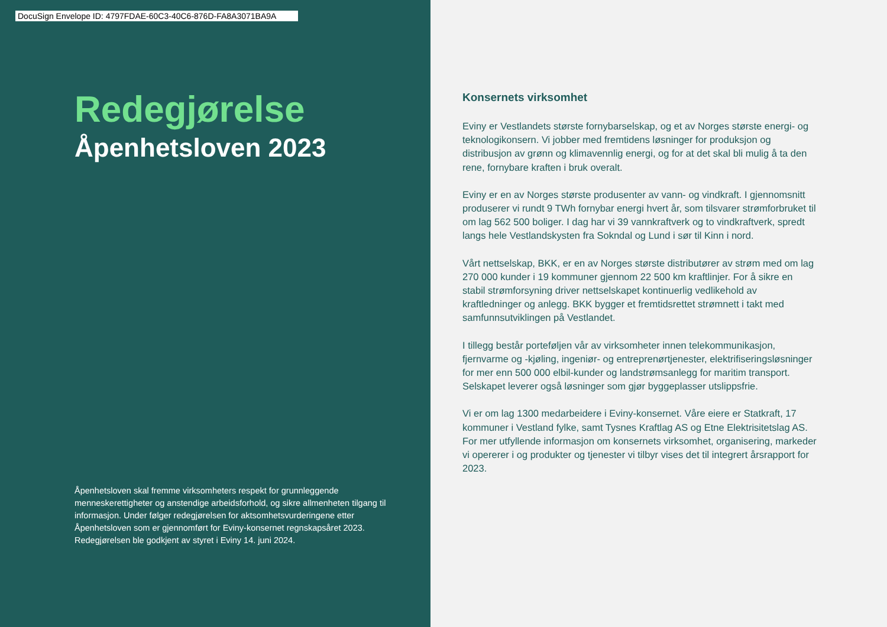DocuSign Envelope ID: 4797FDAE-60C3-40C6-876D-FA8A3071BA9A
Redegjørelse
Åpenhetsloven 2023
Åpenhetsloven skal fremme virksomheters respekt for grunnleggende menneskerettigheter og anstendige arbeidsforhold, og sikre allmenheten tilgang til informasjon. Under følger redegjørelsen for aktsomhetsvurderingene etter Åpenhetsloven som er gjennomført for Eviny-konsernet regnskapsåret 2023. Redegjørelsen ble godkjent av styret i Eviny 14. juni 2024.
Konsernets virksomhet
Eviny er Vestlandets største fornybarselskap, og et av Norges største energi- og teknologikonsern. Vi jobber med fremtidens løsninger for produksjon og distribusjon av grønn og klimavennlig energi, og for at det skal bli mulig å ta den rene, fornybare kraften i bruk overalt.
Eviny er en av Norges største produsenter av vann- og vindkraft. I gjennomsnitt produserer vi rundt 9 TWh fornybar energi hvert år, som tilsvarer strømforbruket til om lag 562 500 boliger. I dag har vi 39 vannkraftverk og to vindkraftverk, spredt langs hele Vestlandskysten fra Sokndal og Lund i sør til Kinn i nord.
Vårt nettselskap, BKK, er en av Norges største distributører av strøm med om lag 270 000 kunder i 19 kommuner gjennom 22 500 km kraftlinjer. For å sikre en stabil strømforsyning driver nettselskapet kontinuerlig vedlikehold av kraftledninger og anlegg. BKK bygger et fremtidsrettet strømnett i takt med samfunnsutviklingen på Vestlandet.
I tillegg består porteføljen vår av virksomheter innen telekommunikasjon, fjernvarme og -kjøling, ingeniør- og entreprenørtjenester, elektrifiseringsløsninger for mer enn 500 000 elbil-kunder og landstrømsanlegg for maritim transport. Selskapet leverer også løsninger som gjør byggeplasser utslippsfrie.
Vi er om lag 1300 medarbeidere i Eviny-konsernet. Våre eiere er Statkraft, 17 kommuner i Vestland fylke, samt Tysnes Kraftlag AS og Etne Elektrisitetslag AS. For mer utfyllende informasjon om konsernets virksomhet, organisering, markeder vi opererer i og produkter og tjenester vi tilbyr vises det til integrert årsrapport for 2023.